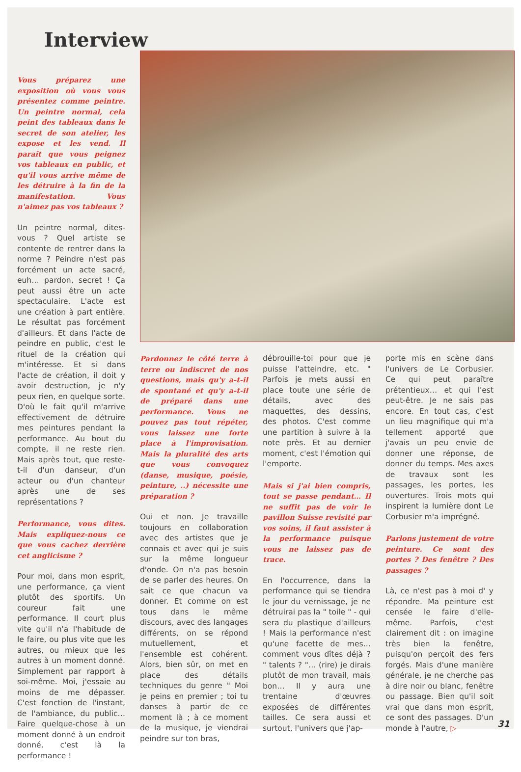Interview
Vous préparez une exposition où vous vous présentez comme peintre. Un peintre normal, cela peint des tableaux dans le secret de son atelier, les expose et les vend. Il paraît que vous peignez vos tableaux en public, et qu'il vous arrive même de les détruire à la fin de la manifestation. Vous n'aimez pas vos tableaux ?
Un peintre normal, dites-vous ? Quel artiste se contente de rentrer dans la norme ? Peindre n'est pas forcément un acte sacré, euh… pardon, secret ! Ça peut aussi être un acte spectaculaire. L'acte est une création à part entière. Le résultat pas forcément d'ailleurs. Et dans l'acte de peindre en public, c'est le rituel de la création qui m'intéresse. Et si dans l'acte de création, il doit y avoir destruction, je n'y peux rien, en quelque sorte. D'où le fait qu'il m'arrive effectivement de détruire mes peintures pendant la performance. Au bout du compte, il ne reste rien. Mais après tout, que reste-t-il d'un danseur, d'un acteur ou d'un chanteur après une de ses représentations ?
Performance, vous dites. Mais expliquez-nous ce que vous cachez derrière cet anglicisme ?
Pour moi, dans mon esprit, une performance, ça vient plutôt des sportifs. Un coureur fait une performance. Il court plus vite qu'il n'a l'habitude de le faire, ou plus vite que les autres, ou mieux que les autres à un moment donné. Simplement par rapport à soi-même. Moi, j'essaie au moins de me dépasser. C'est fonction de l'instant, de l'ambiance, du public… Faire quelque-chose à un moment donné à un endroit donné, c'est là la performance !
Pardonnez le côté terre à terre ou indiscret de nos questions, mais qu'y a-t-il de spontané et qu'y a-t-il de préparé dans une performance. Vous ne pouvez pas tout répéter, vous laissez une forte place à l'improvisation. Mais la pluralité des arts que vous convoquez (danse, musique, poésie, peinture, ..) nécessite une préparation ?
Oui et non. Je travaille toujours en collaboration avec des artistes que je connais et avec qui je suis sur la même longueur d'onde. On n'a pas besoin de se parler des heures. On sait ce que chacun va donner. Et comme on est tous dans le même discours, avec des langages différents, on se répond mutuellement, et l'ensemble est cohérent. Alors, bien sûr, on met en place des détails techniques du genre " Moi je peins en premier ; toi tu danses à partir de ce moment là ; à ce moment de la musique, je viendrai peindre sur ton bras,
débrouille-toi pour que je puisse l'atteindre, etc. " Parfois je mets aussi en place toute une série de détails, avec des maquettes, des dessins, des photos. C'est comme une partition à suivre à la note près. Et au dernier moment, c'est l'émotion qui l'emporte.
Mais si j'ai bien compris, tout se passe pendant… Il ne suffit pas de voir le pavillon Suisse revisité par vos soins, il faut assister à la performance puisque vous ne laissez pas de trace.
En l'occurrence, dans la performance qui se tiendra le jour du vernissage, je ne détruirai pas la " toile " - qui sera du plastique d'ailleurs ! Mais la performance n'est qu'une facette de mes… comment vous dîtes déjà ? " talents ? "… (rire) je dirais plutôt de mon travail, mais bon… Il y aura une trentaine d'œuvres exposées de différentes tailles. Ce sera aussi et surtout, l'univers que j'ap-
porte mis en scène dans l'univers de Le Corbusier. Ce qui peut paraître prétentieux… et qui l'est peut-être. Je ne sais pas encore. En tout cas, c'est un lieu magnifique qui m'a tellement apporté que j'avais un peu envie de donner une réponse, de donner du temps. Mes axes de travaux sont les passages, les portes, les ouvertures. Trois mots qui inspirent la lumière dont Le Corbusier m'a imprégné.
Parlons justement de votre peinture. Ce sont des portes ? Des fenêtre ? Des passages ?
Là, ce n'est pas à moi d' y répondre. Ma peinture est censée le faire d'elle-même. Parfois, c'est clairement dit : on imagine très bien la fenêtre, puisqu'on perçoit des fers forgés. Mais d'une manière générale, je ne cherche pas à dire noir ou blanc, fenêtre ou passage. Bien qu'il soit vrai que dans mon esprit, ce sont des passages. D'un monde à l'autre, ▷
31